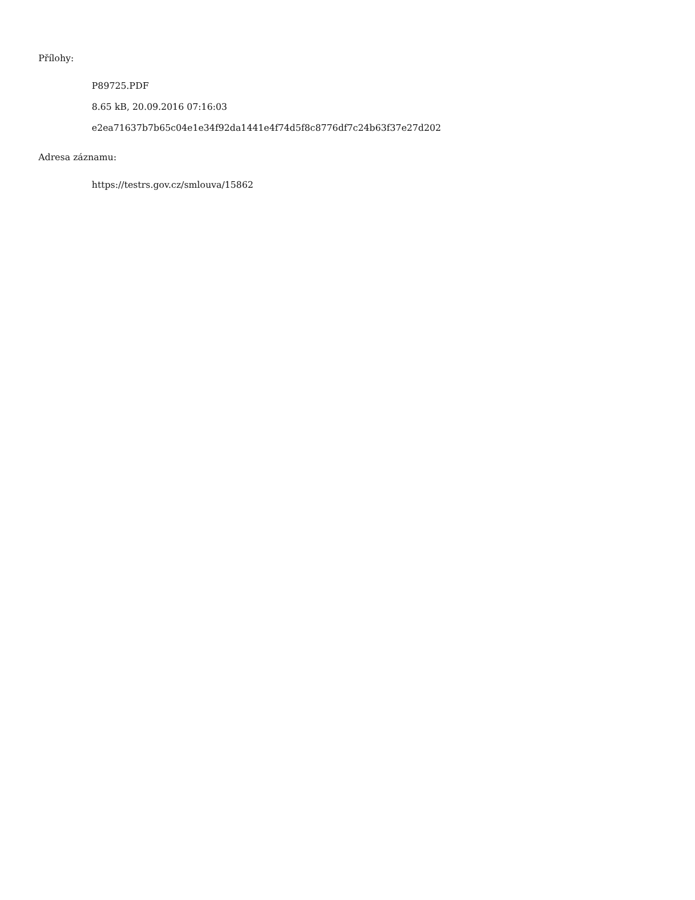Přílohy:
P89725.PDF
8.65 kB, 20.09.2016 07:16:03
e2ea71637b7b65c04e1e34f92da1441e4f74d5f8c8776df7c24b63f37e27d202
Adresa záznamu:
https://testrs.gov.cz/smlouva/15862